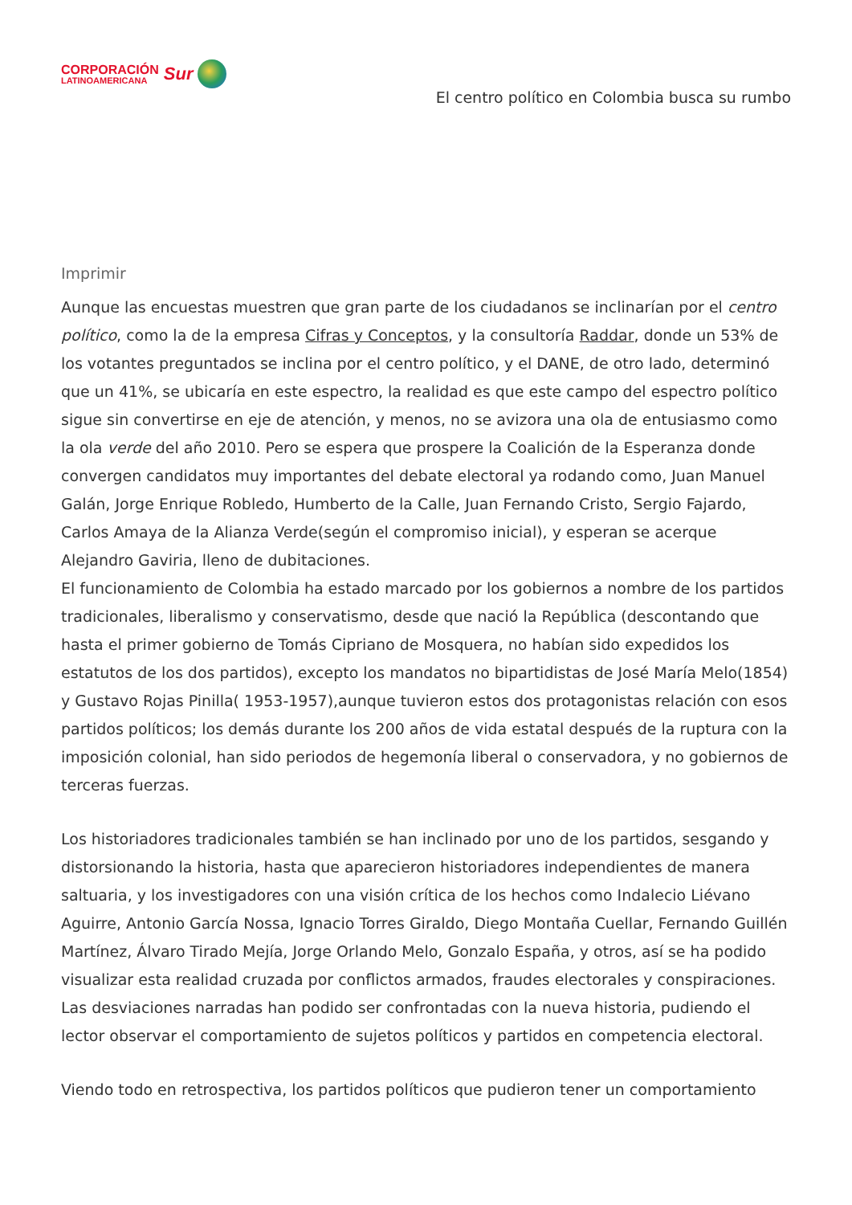CORPORACIÓN
LATINOAMERICANA
Sur
El centro político en Colombia busca su rumbo
Imprimir
Aunque las encuestas muestren que gran parte de los ciudadanos se inclinarían por el centro político, como la de la empresa Cifras y Conceptos, y la consultoría Raddar, donde un 53% de los votantes preguntados se inclina por el centro político, y el DANE, de otro lado, determinó que un 41%, se ubicaría en este espectro, la realidad es que este campo del espectro político sigue sin convertirse en eje de atención, y menos, no se avizora una ola de entusiasmo como la ola verde del año 2010. Pero se espera que prospere la Coalición de la Esperanza donde convergen candidatos muy importantes del debate electoral ya rodando como, Juan Manuel Galán, Jorge Enrique Robledo, Humberto de la Calle, Juan Fernando Cristo, Sergio Fajardo, Carlos Amaya de la Alianza Verde(según el compromiso inicial), y esperan se acerque Alejandro Gaviria, lleno de dubitaciones.
El funcionamiento de Colombia ha estado marcado por los gobiernos a nombre de los partidos tradicionales, liberalismo y conservatismo, desde que nació la República (descontando que hasta el primer gobierno de Tomás Cipriano de Mosquera, no habían sido expedidos los estatutos de los dos partidos), excepto los mandatos no bipartidistas de José María Melo(1854) y Gustavo Rojas Pinilla( 1953-1957),aunque tuvieron estos dos protagonistas relación con esos partidos políticos; los demás durante los 200 años de vida estatal después de la ruptura con la imposición colonial, han sido periodos de hegemonía liberal o conservadora, y no gobiernos de terceras fuerzas.
Los historiadores tradicionales también se han inclinado por uno de los partidos, sesgando y distorsionando la historia, hasta que aparecieron historiadores independientes de manera saltuaria, y los investigadores con una visión crítica de los hechos como Indalecio Liévano Aguirre, Antonio García Nossa, Ignacio Torres Giraldo, Diego Montaña Cuellar, Fernando Guillén Martínez, Álvaro Tirado Mejía, Jorge Orlando Melo, Gonzalo España, y otros, así se ha podido visualizar esta realidad cruzada por conflictos armados, fraudes electorales y conspiraciones. Las desviaciones narradas han podido ser confrontadas con la nueva historia, pudiendo el lector observar el comportamiento de sujetos políticos y partidos en competencia electoral.
Viendo todo en retrospectiva, los partidos políticos que pudieron tener un comportamiento